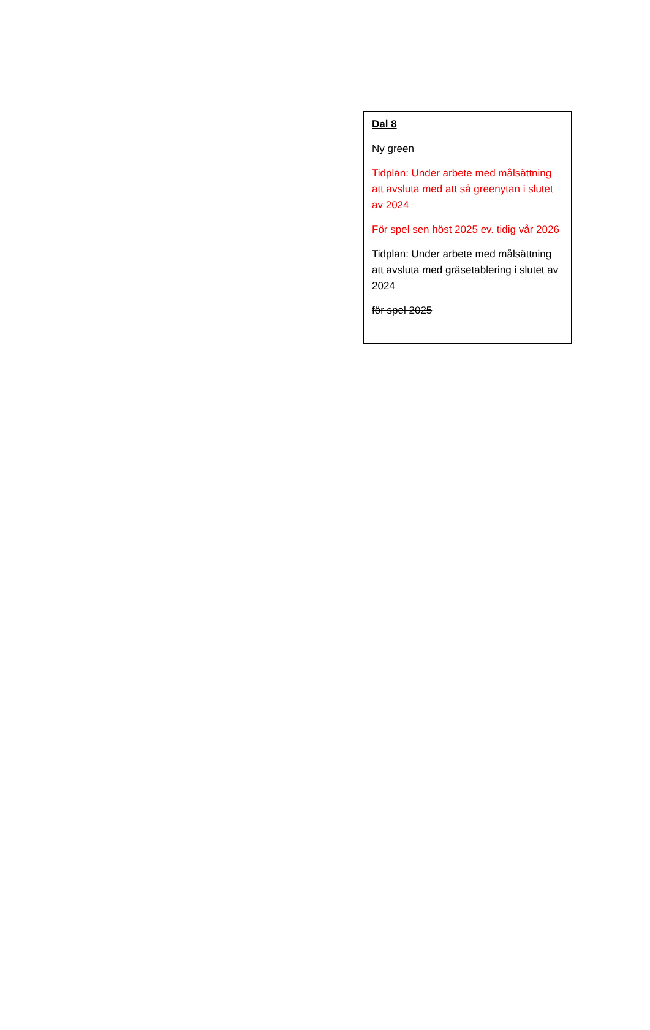Dal 8
Ny green
Tidplan: Under arbete med målsättning att avsluta med att så greenytan i slutet av 2024
För spel sen höst 2025 ev. tidig vår 2026
Tidplan: Under arbete med målsättning att avsluta med gräsetablering i slutet av 2024
för spel 2025